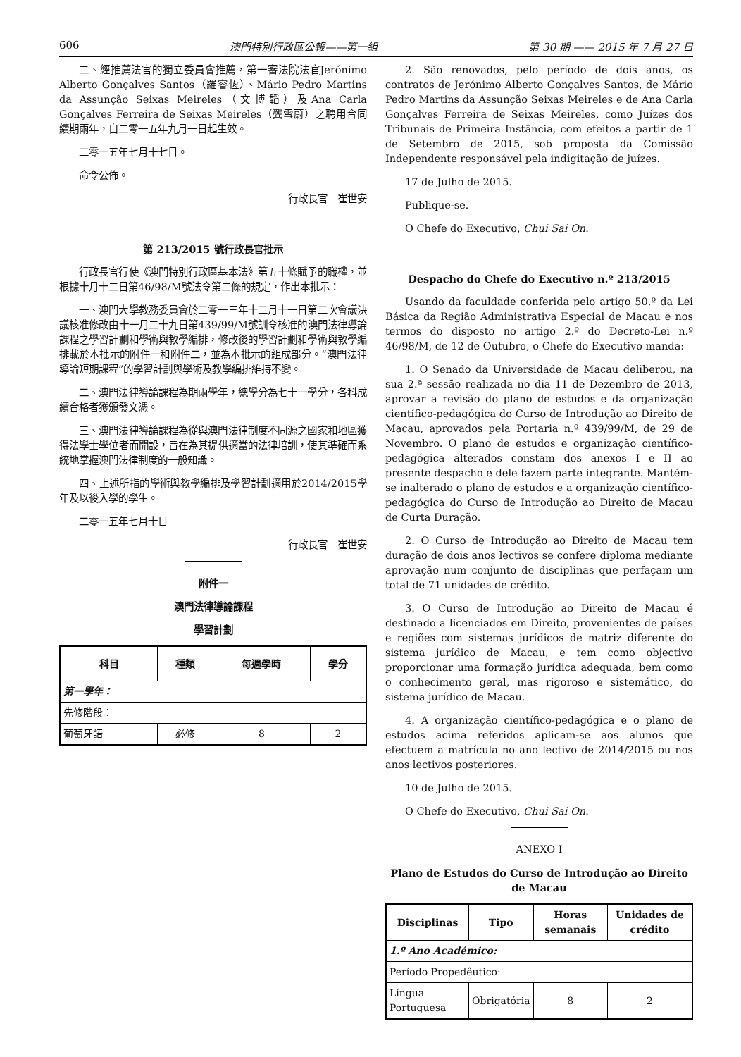606 澳門特別行政區公報——第一組 第 30 期 —— 2015 年 7 月 27 日
二、經推薦法官的獨立委員會推薦，第一審法院法官Jerónimo Alberto Gonçalves Santos（羅睿恆）、Mário Pedro Martins da Assunção Seixas Meireles（文博韜）及Ana Carla Gonçalves Ferreira de Seixas Meireles（龔雪蔚）之聘用合同續期兩年，自二零一五年九月一日起生效。
二零一五年七月十七日。
命令公佈。
行政長官　崔世安
第 213/2015 號行政長官批示
行政長官行使《澳門特別行政區基本法》第五十條賦予的職權，並根據十月十二日第46/98/M號法令第二條的規定，作出本批示：
一、澳門大學教務委員會於二零一三年十二月十一日第二次會議決議核准修改由十一月二十九日第439/99/M號訓令核准的澳門法律導論課程之學習計劃和學術與教學編排，修改後的學習計劃和學術與教學編排載於本批示的附件一和附件二，並為本批示的組成部分。“澳門法律導論短期課程”的學習計劃與學術及教學編排維持不變。
二、澳門法律導論課程為期兩學年，總學分為七十一學分，各科成績合格者獲頒發文憑。
三、澳門法律導論課程為從與澳門法律制度不同源之國家和地區獲得法學士學位者而開設，旨在為其提供適當的法律培訓，使其準確而系統地掌握澳門法律制度的一般知識。
四、上述所指的學術與教學編排及學習計劃適用於2014/2015學年及以後入學的學生。
二零一五年七月十日
行政長官　崔世安
附件一
澳門法律導論課程
學習計劃
| 科目 | 種類 | 每週學時 | 學分 |
| --- | --- | --- | --- |
| 第一學年： | | | |
| 先修階段： | | | |
| 葡萄牙語 | 必修 | 8 | 2 |
2. São renovados, pelo período de dois anos, os contratos de Jerónimo Alberto Gonçalves Santos, de Mário Pedro Martins da Assunção Seixas Meireles e de Ana Carla Gonçalves Ferreira de Seixas Meireles, como Juízes dos Tribunais de Primeira Instância, com efeitos a partir de 1 de Setembro de 2015, sob proposta da Comissão Independente responsável pela indigitação de juízes.
17 de Julho de 2015.
Publique-se.
O Chefe do Executivo, Chui Sai On.
Despacho do Chefe do Executivo n.º 213/2015
Usando da faculdade conferida pelo artigo 50.º da Lei Básica da Região Administrativa Especial de Macau e nos termos do disposto no artigo 2.º do Decreto-Lei n.º 46/98/M, de 12 de Outubro, o Chefe do Executivo manda:
1. O Senado da Universidade de Macau deliberou, na sua 2.ª sessão realizada no dia 11 de Dezembro de 2013, aprovar a revisão do plano de estudos e da organização científico-pedagógica do Curso de Introdução ao Direito de Macau, aprovados pela Portaria n.º 439/99/M, de 29 de Novembro. O plano de estudos e organização científico-pedagógica alterados constam dos anexos I e II ao presente despacho e dele fazem parte integrante. Mantém-se inalterado o plano de estudos e a organização científico-pedagógica do Curso de Introdução ao Direito de Macau de Curta Duração.
2. O Curso de Introdução ao Direito de Macau tem duração de dois anos lectivos se confere diploma mediante aprovação num conjunto de disciplinas que perfaçam um total de 71 unidades de crédito.
3. O Curso de Introdução ao Direito de Macau é destinado a licenciados em Direito, provenientes de países e regiões com sistemas jurídicos de matriz diferente do sistema jurídico de Macau, e tem como objectivo proporcionar uma formação jurídica adequada, bem como o conhecimento geral, mas rigoroso e sistemático, do sistema jurídico de Macau.
4. A organização científico-pedagógica e o plano de estudos acima referidos aplicam-se aos alunos que efectuem a matrícula no ano lectivo de 2014/2015 ou nos anos lectivos posteriores.
10 de Julho de 2015.
O Chefe do Executivo, Chui Sai On.
ANEXO I
Plano de Estudos do Curso de Introdução ao Direito
de Macau
| Disciplinas | Tipo | Horas semanais | Unidades de crédito |
| --- | --- | --- | --- |
| 1.º Ano Académico: | | | |
| Período Propedêutico: | | | |
| Língua Portuguesa | Obrigatória | 8 | 2 |